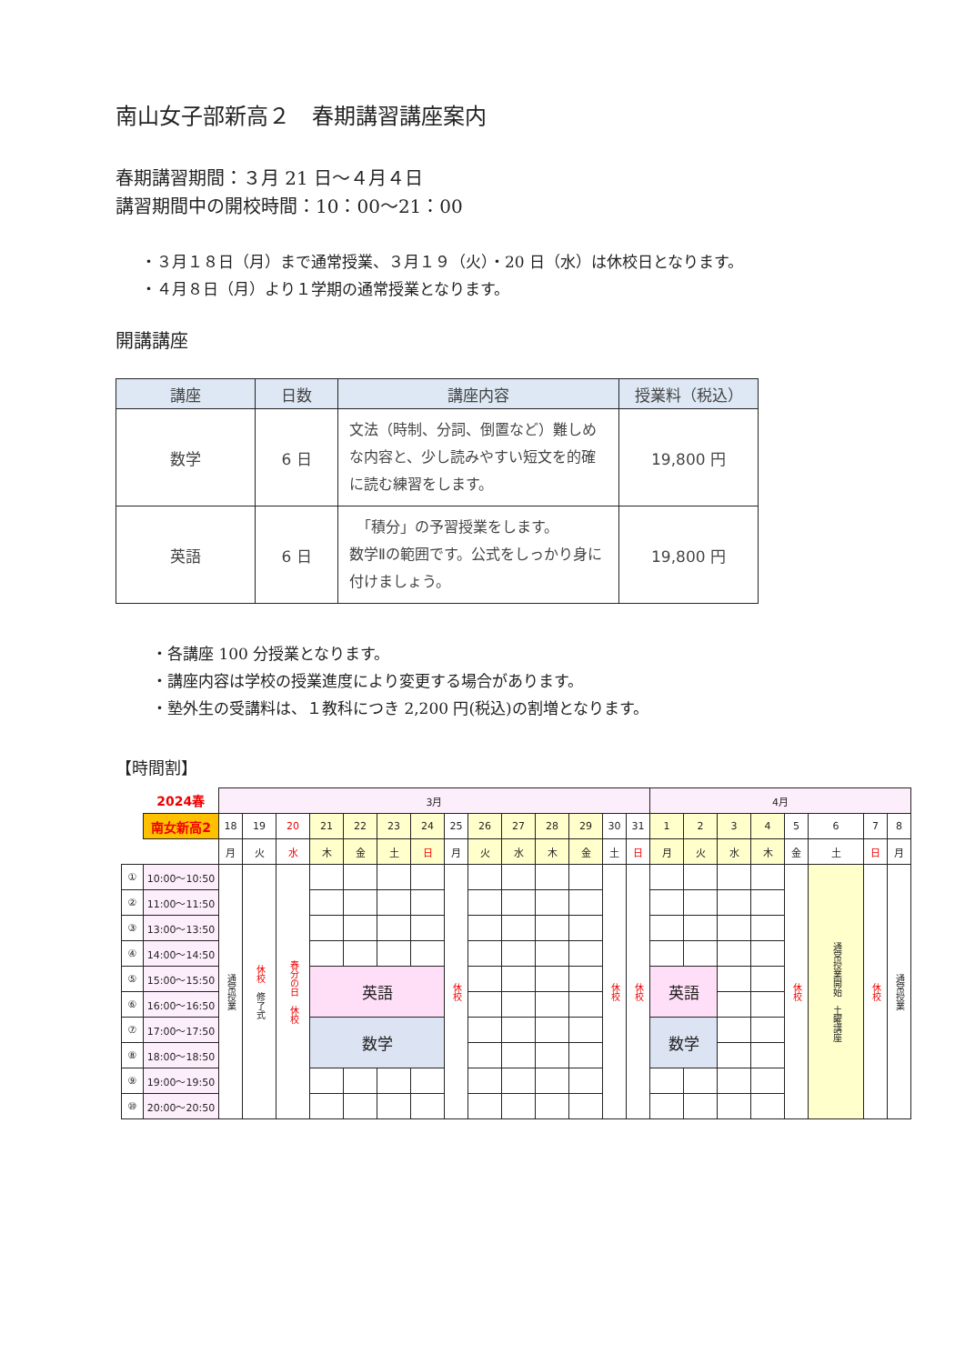南山女子部新高２　春期講習講座案内
春期講習期間：３月 21 日～４月４日
講習期間中の開校時間：10：00～21：00
・３月１８日（月）まで通常授業、３月１９（火）・20 日（水）は休校日となります。
・４月８日（月）より１学期の通常授業となります。
開講講座
| 講座 | 日数 | 講座内容 | 授業料（税込） |
| --- | --- | --- | --- |
| 数学 | 6 日 | 文法（時制、分詞、倒置など）難しめな内容と、少し読みやすい短文を的確に読む練習をします。 | 19,800 円 |
| 英語 | 6 日 | 「積分」の予習授業をします。 数学Ⅱの範囲です。公式をしっかり身に付けましょう。 | 19,800 円 |
・各講座 100 分授業となります。
・講座内容は学校の授業進度により変更する場合があります。
・塾外生の受講料は、１教科につき 2,200 円(税込)の割増となります。
【時間割】
| | 2024春 | 3月 | | | | | | | | | | | | | | 4月 | | | | | | | |
| | 南女新高2 | 18 | 19 | 20 | 21 | 22 | 23 | 24 | 25 | 26 | 27 | 28 | 29 | 30 | 31 | 1 | 2 | 3 | 4 | 5 | 6 | 7 | 8 |
| | | 月 | 火 | 水 | 木 | 金 | 土 | 日 | 月 | 火 | 水 | 木 | 金 | 土 | 日 | 月 | 火 | 水 | 木 | 金 | 土 | 日 | 月 |
| ① | 10:00～10:50 | 通常授業 | 休校 修了式 | 春分の日 休校 | | | | | 休校 | | | | | 休校 | 休校 | | | | | 休校 | 通常授業開始 土曜講座 | 休校 | 通常授業 |
| ② | 11:00～11:50 | | | | | | | | | | | | | | | | | | | | | | |
| ③ | 13:00～13:50 | | | | | | | | | | | | | | | | | | | | | | |
| ④ | 14:00～14:50 | | | | | | | | | | | | | | | | | | | | | | |
| ⑤ | 15:00～15:50 | | | | 英語 | | | | | | | | | | | 英語 | | | | | | | |
| ⑥ | 16:00～16:50 | | | | | | | | | | | | | | | | | | | | | | |
| ⑦ | 17:00～17:50 | | | | 数学 | | | | | | | | | | | 数学 | | | | | | | |
| ⑧ | 18:00～18:50 | | | | | | | | | | | | | | | | | | | | | | |
| ⑨ | 19:00～19:50 | | | | | | | | | | | | | | | | | | | | | | |
| ⑩ | 20:00～20:50 | | | | | | | | | | | | | | | | | | | | | | |